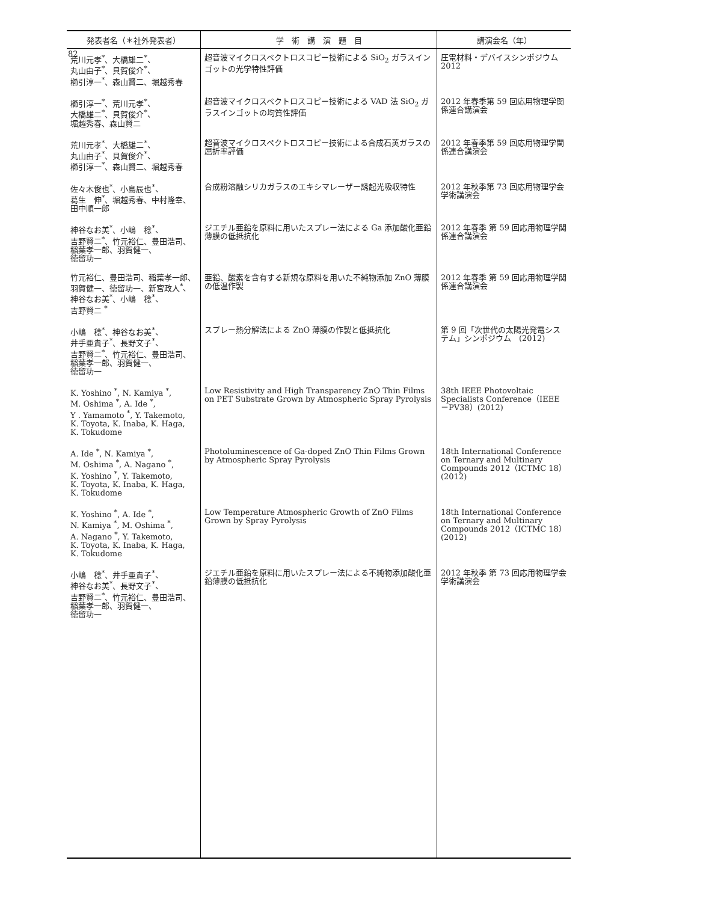82
| 発表者名（＊社外発表者） | 学 術 講 演 題 目 | 講演会名（年） |
| --- | --- | --- |
| 荒川元孝<sup>*</sup>、大橋雄二<sup>*</sup>、 丸山由子<sup>*</sup>、貝賀俊介<sup>*</sup>、 櫛引淳一<sup>*</sup>、森山賢二、堀越秀春 | 超音波マイクロスペクトロスコピー技術による SiO<sub>2</sub> ガラスインゴットの光学特性評価 | 圧電材料・デバイスシンポジウム 2012 |
| 櫛引淳一<sup>*</sup>、荒川元孝<sup>*</sup>、 大橋雄二<sup>*</sup>、貝賀俊介<sup>*</sup>、 堀越秀春、森山賢二 | 超音波マイクロスペクトロスコピー技術による VAD 法 SiO<sub>2</sub> ガラスインゴットの均質性評価 | 2012 年春季第 59 回応用物理学関係連合講演会 |
| 荒川元孝<sup>*</sup>、大橋雄二<sup>*</sup>、 丸山由子<sup>*</sup>、貝賀俊介<sup>*</sup>、 櫛引淳一<sup>*</sup>、森山賢二、堀越秀春 | 超音波マイクロスペクトロスコピー技術による合成石英ガラスの屈折率評価 | 2012 年春季第 59 回応用物理学関係連合講演会 |
| 佐々木俊也<sup>*</sup>、小島辰也<sup>*</sup>、 葛生 伸<sup>*</sup>、堀越秀春、中村隆幸、 田中順一郎 | 合成粉溶融シリカガラスのエキシマレーザー誘起光吸収特性 | 2012 年秋季第 73 回応用物理学会学術講演会 |
| 神谷なお美<sup>*</sup>、小嶋 稔<sup>*</sup>、 吉野賢二<sup>*</sup>、竹元裕仁、豊田浩司、 稲葉孝一郎、羽賀健一、 徳留功一 | ジエチル亜鉛を原料に用いたスプレー法による Ga 添加酸化亜鉛薄膜の低抵抗化 | 2012 年春季 第 59 回応用物理学関係連合講演会 |
| 竹元裕仁、豊田浩司、稲葉孝一郎、 羽賀健一、徳留功一、新宮政人<sup>*</sup>、 神谷なお美<sup>*</sup>、小嶋 稔<sup>*</sup>、 吉野賢二 <sup>*</sup> | 亜鉛、酸素を含有する新規な原料を用いた不純物添加 ZnO 薄膜の低温作製 | 2012 年春季 第 59 回応用物理学関係連合講演会 |
| 小嶋 稔<sup>*</sup>、神谷なお美<sup>*</sup>、 井手亜貴子<sup>*</sup>、長野文子<sup>*</sup>、 吉野賢二<sup>*</sup>、竹元裕仁、豊田浩司、 稲葉孝一郎、羽賀健一、 徳留功一 | スプレー熱分解法による ZnO 薄膜の作製と低抵抗化 | 第 9 回「次世代の太陽光発電システム」シンポジウム (2012) |
| K. Yoshino <sup>*</sup>, N. Kamiya <sup>*</sup>, M. Oshima <sup>*</sup>, A. Ide <sup>*</sup>, Y . Yamamoto <sup>*</sup>, Y. Takemoto, K. Toyota, K. Inaba, K. Haga, K. Tokudome | Low Resistivity and High Transparency ZnO Thin Films on PET Substrate Grown by Atmospheric Spray Pyrolysis | 38th IEEE Photovoltaic Specialists Conference（IEEE－PV38）(2012) |
| A. Ide <sup>*</sup>, N. Kamiya <sup>*</sup>, M. Oshima <sup>*</sup>, A. Nagano <sup>*</sup>, K. Yoshino <sup>*</sup>, Y. Takemoto, K. Toyota, K. Inaba, K. Haga, K. Tokudome | Photoluminescence of Ga-doped ZnO Thin Films Grown by Atmospheric Spray Pyrolysis | 18th International Conference on Ternary and Multinary Compounds 2012（ICTMC 18）(2012) |
| K. Yoshino <sup>*</sup>, A. Ide <sup>*</sup>, N. Kamiya <sup>*</sup>, M. Oshima <sup>*</sup>, A. Nagano <sup>*</sup>, Y. Takemoto, K. Toyota, K. Inaba, K. Haga, K. Tokudome | Low Temperature Atmospheric Growth of ZnO Films Grown by Spray Pyrolysis | 18th International Conference on Ternary and Multinary Compounds 2012（ICTMC 18）(2012) |
| 小嶋 稔<sup>*</sup>、井手亜貴子<sup>*</sup>、 神谷なお美<sup>*</sup>、長野文子<sup>*</sup>、 吉野賢二<sup>*</sup>、竹元裕仁、豊田浩司、 稲葉孝一郎、羽賀健一、 徳留功一 | ジエチル亜鉛を原料に用いたスプレー法による不純物添加酸化亜鉛薄膜の低抵抗化 | 2012 年秋季 第 73 回応用物理学会学術講演会 |